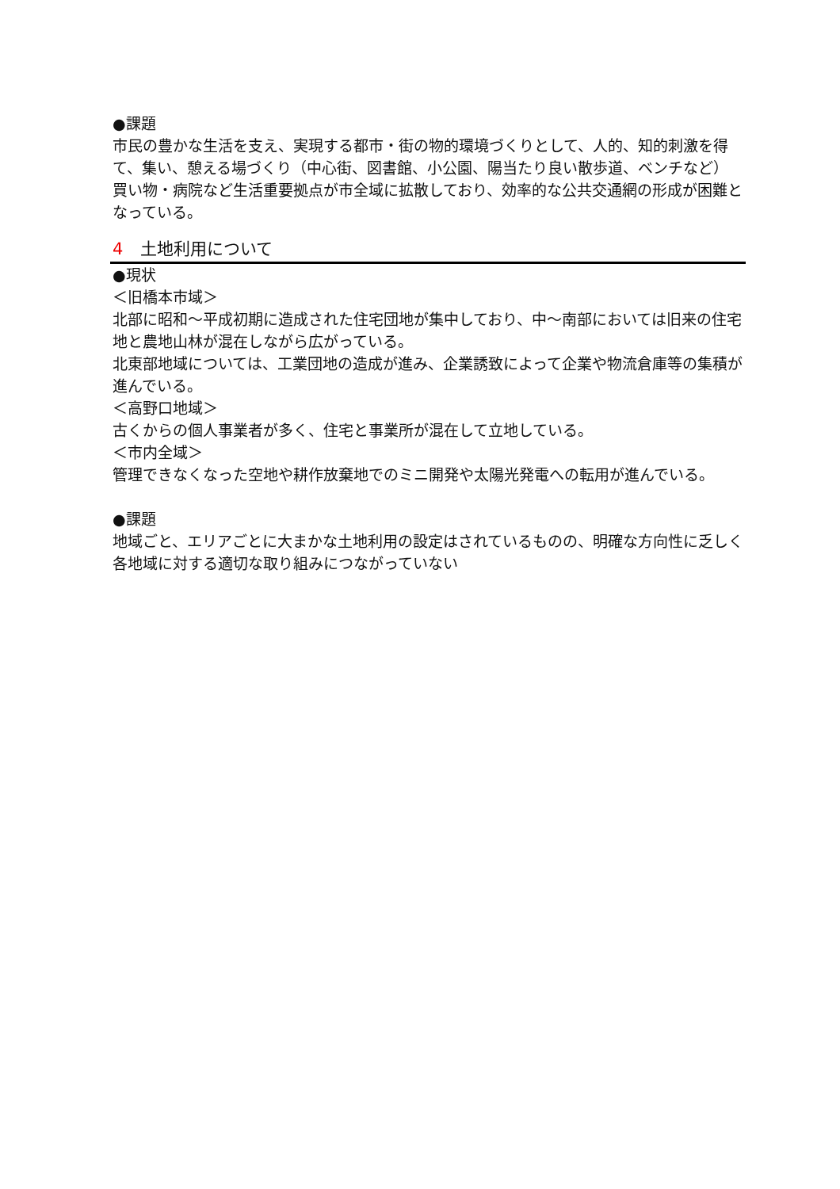●課題
市民の豊かな生活を支え、実現する都市・街の物的環境づくりとして、人的、知的刺激を得て、集い、憩える場づくり（中心街、図書館、小公園、陽当たり良い散歩道、ベンチなど）
買い物・病院など生活重要拠点が市全域に拡散しており、効率的な公共交通網の形成が困難となっている。
4 土地利用について
●現状
＜旧橋本市域＞
北部に昭和～平成初期に造成された住宅団地が集中しており、中～南部においては旧来の住宅地と農地山林が混在しながら広がっている。
北東部地域については、工業団地の造成が進み、企業誘致によって企業や物流倉庫等の集積が進んでいる。
＜高野口地域＞
古くからの個人事業者が多く、住宅と事業所が混在して立地している。
＜市内全域＞
管理できなくなった空地や耕作放棄地でのミニ開発や太陽光発電への転用が進んでいる。
●課題
地域ごと、エリアごとに大まかな土地利用の設定はされているものの、明確な方向性に乏しく各地域に対する適切な取り組みにつながっていない